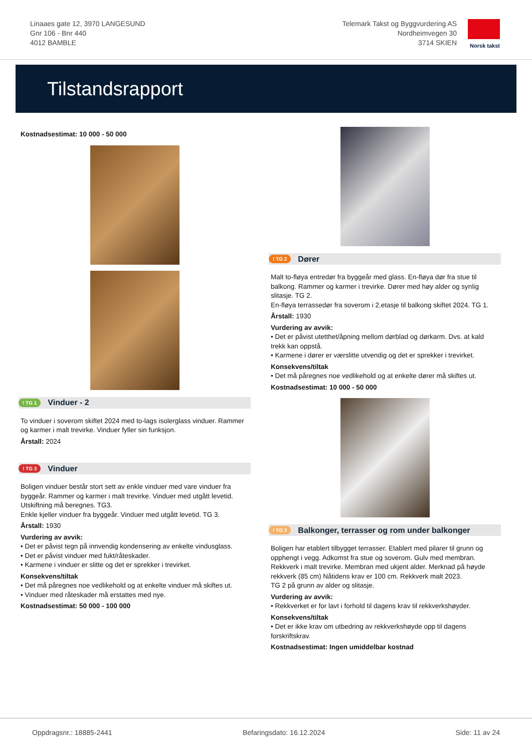Linaaes gate 12, 3970 LANGESUND
Gnr 106 - Bnr 440
4012 BAMBLE
Telemark Takst og Byggvurdering AS
Nordheimvegen 30
3714 SKIEN
Norsk takst
Tilstandsrapport
Kostnadsestimat: 10 000 - 50 000
! TG 1 Vinduer - 2
To vinduer i soverom skiftet 2024 med to-lags isolerglass vinduer. Rammer og karmer i malt trevirke. Vinduer fyller sin funksjon.
Årstall: 2024
! TG 3 Vinduer
Boligen vinduer består stort sett av enkle vinduer med vare vinduer fra byggeår. Rammer og karmer i malt trevirke. Vinduer med utgått levetid. Utskiftning må beregnes. TG3.
Enkle kjeller vinduer fra byggeår. Vinduer med utgått levetid. TG 3.
Årstall: 1930
Vurdering av avvik:
• Det er påvist tegn på innvendig kondensering av enkelte vindusglass.
• Det er påvist vinduer med fukt/råteskader.
• Karmene i vinduer er slitte og det er sprekker i trevirket.
Konsekvens/tiltak
• Det må påregnes noe vedlikehold og at enkelte vinduer må skiftes ut.
• Vinduer med råteskader må erstattes med nye.
Kostnadsestimat: 50 000 - 100 000
! TG 2 Dører
Malt to-fløya entredør fra byggeår med glass. En-fløya dør fra stue til balkong. Rammer og karmer i trevirke. Dører med høy alder og synlig slitasje. TG 2.
En-fløya terrassedør fra soverom i 2.etasje til balkong skiftet 2024. TG 1.
Årstall: 1930
Vurdering av avvik:
• Det er påvist utetthet/åpning mellom dørblad og dørkarm. Dvs. at kald trekk kan oppstå.
• Karmene i dører er værslitte utvendig og det er sprekker i trevirket.
Konsekvens/tiltak
• Det må påregnes noe vedlikehold og at enkelte dører må skiftes ut.
Kostnadsestimat: 10 000 - 50 000
! TG 2 Balkonger, terrasser og rom under balkonger
Boligen har etablert tilbygget terrasser. Etablert med pilarer til grunn og opphengt i vegg. Adkomst fra stue og soverom. Gulv med membran. Rekkverk i malt trevirke. Membran med ukjent alder. Merknad på høyde rekkverk (85 cm) Nåtidens krav er 100 cm. Rekkverk malt 2023.
TG 2 på grunn av alder og slitasje.
Vurdering av avvik:
• Rekkverket er for lavt i forhold til dagens krav til rekkverkshøyder.
Konsekvens/tiltak
• Det er ikke krav om utbedring av rekkverkshøyde opp til dagens forskriftskrav.
Kostnadsestimat: Ingen umiddelbar kostnad
Oppdragsnr.: 18885-2441 Befaringsdato: 16.12.2024 Side: 11 av 24